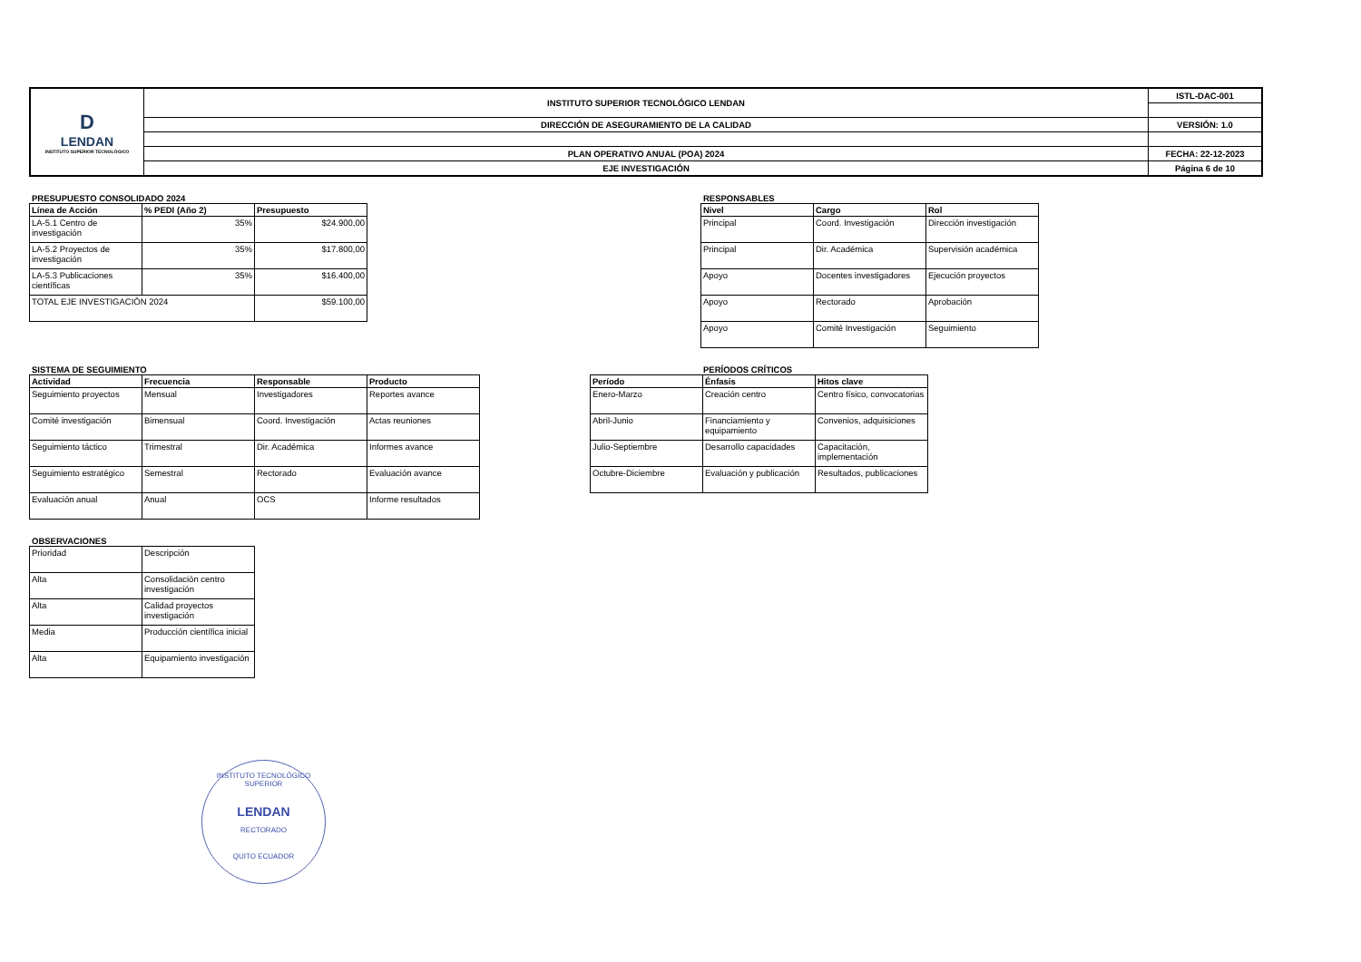| D LENDAN INSTITUTO SUPERIOR TECNOLÓGICO | INSTITUTO SUPERIOR TECNOLÓGICO LENDAN | ISTL-DAC-001 |
| | DIRECCIÓN DE ASEGURAMIENTO DE LA CALIDAD | VERSIÓN: 1.0 |
| | PLAN OPERATIVO ANUAL (POA) 2024 | FECHA: 22-12-2023 |
| | EJE INVESTIGACIÓN | Página 6 de 10 |
PRESUPUESTO CONSOLIDADO 2024
| Línea de Acción | % PEDI (Año 2) | Presupuesto |
| --- | --- | --- |
| LA-5.1 Centro de investigación | 35% | $24.900,00 |
| LA-5.2 Proyectos de investigación | 35% | $17.800,00 |
| LA-5.3 Publicaciones científicas | 35% | $16.400,00 |
| TOTAL EJE INVESTIGACIÓN 2024 | | $59.100,00 |
RESPONSABLES
| Nivel | Cargo | Rol |
| --- | --- | --- |
| Principal | Coord. Investigación | Dirección investigación |
| Principal | Dir. Académica | Supervisión académica |
| Apoyo | Docentes investigadores | Ejecución proyectos |
| Apoyo | Rectorado | Aprobación |
| Apoyo | Comité Investigación | Seguimiento |
SISTEMA DE SEGUIMIENTO
| Actividad | Frecuencia | Responsable | Producto |
| --- | --- | --- | --- |
| Seguimiento proyectos | Mensual | Investigadores | Reportes avance |
| Comité investigación | Bimensual | Coord. Investigación | Actas reuniones |
| Seguimiento táctico | Trimestral | Dir. Académica | Informes avance |
| Seguimiento estratégico | Semestral | Rectorado | Evaluación avance |
| Evaluación anual | Anual | OCS | Informe resultados |
PERÍODOS CRÍTICOS
| Período | Énfasis | Hitos clave |
| --- | --- | --- |
| Enero-Marzo | Creación centro | Centro físico, convocatorias |
| Abril-Junio | Financiamiento y equipamiento | Convenios, adquisiciones |
| Julio-Septiembre | Desarrollo capacidades | Capacitación, implementación |
| Octubre-Diciembre | Evaluación y publicación | Resultados, publicaciones |
OBSERVACIONES
| Prioridad | Descripción |
| Alta | Consolidación centro investigación |
| Alta | Calidad proyectos investigación |
| Media | Producción científica inicial |
| Alta | Equipamiento investigación |
INSTITUTO TECNOLÓGICO SUPERIOR
LENDAN
RECTORADO
QUITO ECUADOR